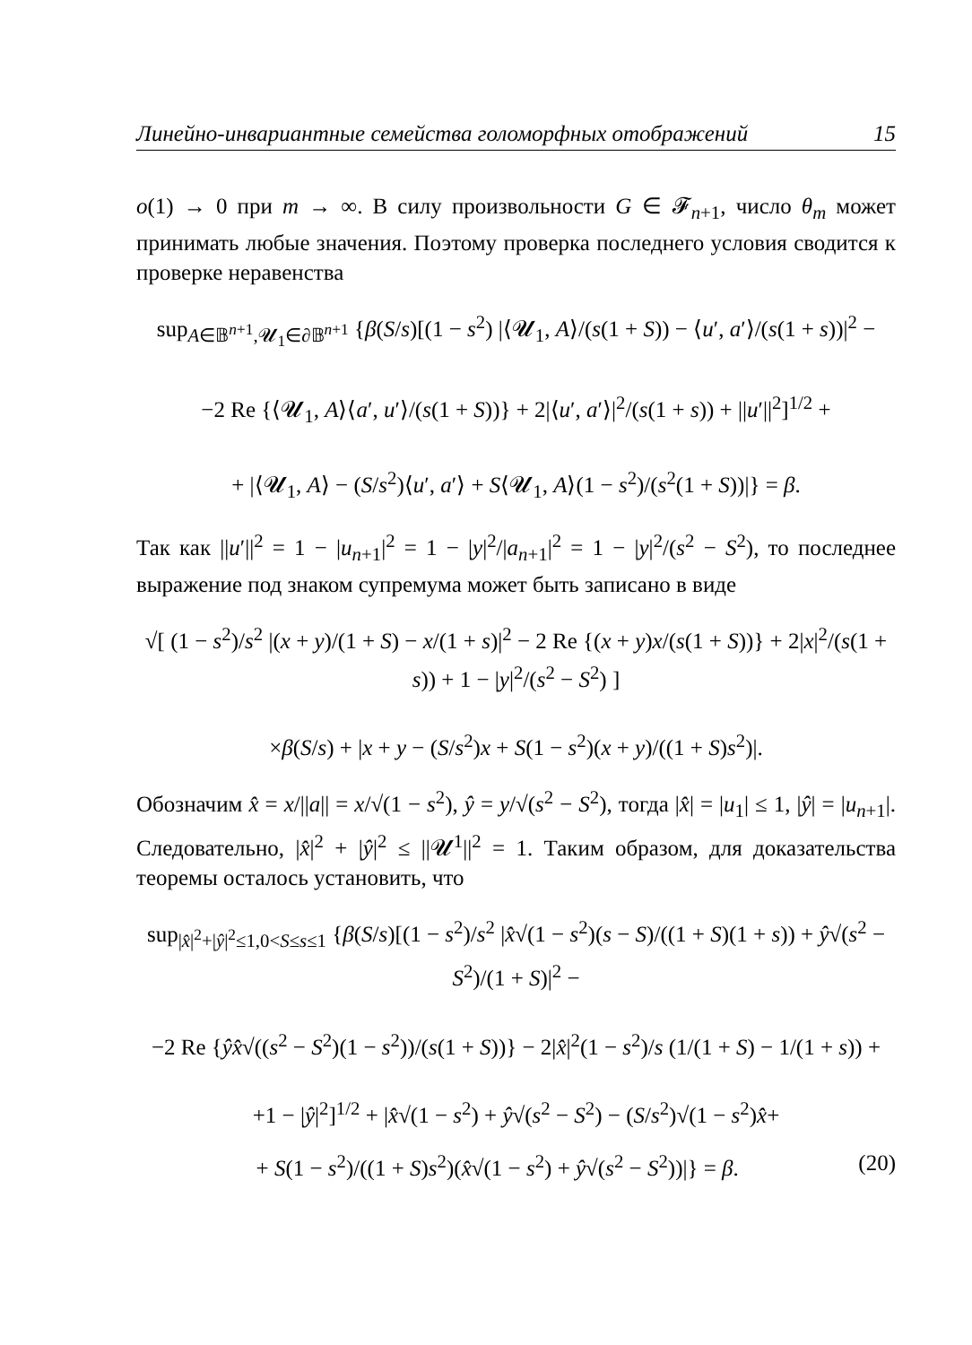Линейно-инвариантные семейства голоморфных отображений 15
o(1) → 0 при m → ∞. В силу произвольности G ∈ 𝓕<sub>n+1</sub>, число θ<sub>m</sub> может принимать любые значения. Поэтому проверка последнего условия сводится к проверке неравенства
sup<sub>A∈𝔹<sup>n+1</sup>,𝓤<sub>1</sub>∈∂𝔹<sup>n+1</sup></sub> {β(S/s)[(1 − s<sup>2</sup>) |⟨𝓤<sub>1</sub>, A⟩/(s(1 + S)) − ⟨u′, a′⟩/(s(1 + s))|<sup>2</sup> −
−2 Re {⟨𝓤<sub>1</sub>, A⟩⟨a′, u′⟩/(s(1 + S))} + 2|⟨u′, a′⟩|<sup>2</sup>/(s(1 + s)) + ||u′||<sup>2</sup>]<sup>1/2</sup> +
+ |⟨𝓤<sub>1</sub>, A⟩ − (S/s<sup>2</sup>)⟨u′, a′⟩ + S⟨𝓤<sub>1</sub>, A⟩(1 − s<sup>2</sup>)/(s<sup>2</sup>(1 + S))|} = β.
Так как ||u′||<sup>2</sup> = 1 − |u<sub>n+1</sub>|<sup>2</sup> = 1 − |y|<sup>2</sup>/|a<sub>n+1</sub>|<sup>2</sup> = 1 − |y|<sup>2</sup>/(s<sup>2</sup> − S<sup>2</sup>), то последнее выражение под знаком супремума может быть записано в виде
√[ (1 − s<sup>2</sup>)/s<sup>2</sup> |(x + y)/(1 + S) − x/(1 + s)|<sup>2</sup> − 2 Re {(x + y)x/(s(1 + S))} + 2|x|<sup>2</sup>/(s(1 + s)) + 1 − |y|<sup>2</sup>/(s<sup>2</sup> − S<sup>2</sup>) ]
×β(S/s) + |x + y − (S/s<sup>2</sup>)x + S(1 − s<sup>2</sup>)(x + y)/((1 + S)s<sup>2</sup>)|.
Обозначим x̂ = x/||a|| = x/√(1 − s<sup>2</sup>), ŷ = y/√(s<sup>2</sup> − S<sup>2</sup>), тогда |x̂| = |u<sub>1</sub>| ≤ 1, |ŷ| = |u<sub>n+1</sub>|. Следовательно, |x̂|<sup>2</sup> + |ŷ|<sup>2</sup> ≤ ||𝓤<sup>1</sup>||<sup>2</sup> = 1. Таким образом, для доказательства теоремы осталось установить, что
sup<sub>|x̂|<sup>2</sup>+|ŷ|<sup>2</sup>≤1,0<S≤s≤1</sub> {β(S/s)[(1 − s<sup>2</sup>)/s<sup>2</sup> |x̂√(1 − s<sup>2</sup>)(s − S)/((1 + S)(1 + s)) + ŷ√(s<sup>2</sup> − S<sup>2</sup>)/(1 + S)|<sup>2</sup> −
−2 Re {ŷx̂√((s<sup>2</sup> − S<sup>2</sup>)(1 − s<sup>2</sup>))/(s(1 + S))} − 2|x̂|<sup>2</sup>(1 − s<sup>2</sup>)/s (1/(1 + S) − 1/(1 + s)) +
+1 − |ŷ|<sup>2</sup>]<sup>1/2</sup> + |x̂√(1 − s<sup>2</sup>) + ŷ√(s<sup>2</sup> − S<sup>2</sup>) − (S/s<sup>2</sup>)√(1 − s<sup>2</sup>)x̂+
+ S(1 − s<sup>2</sup>)/((1 + S)s<sup>2</sup>)(x̂√(1 − s<sup>2</sup>) + ŷ√(s<sup>2</sup> − S<sup>2</sup>))|} = β. (20)